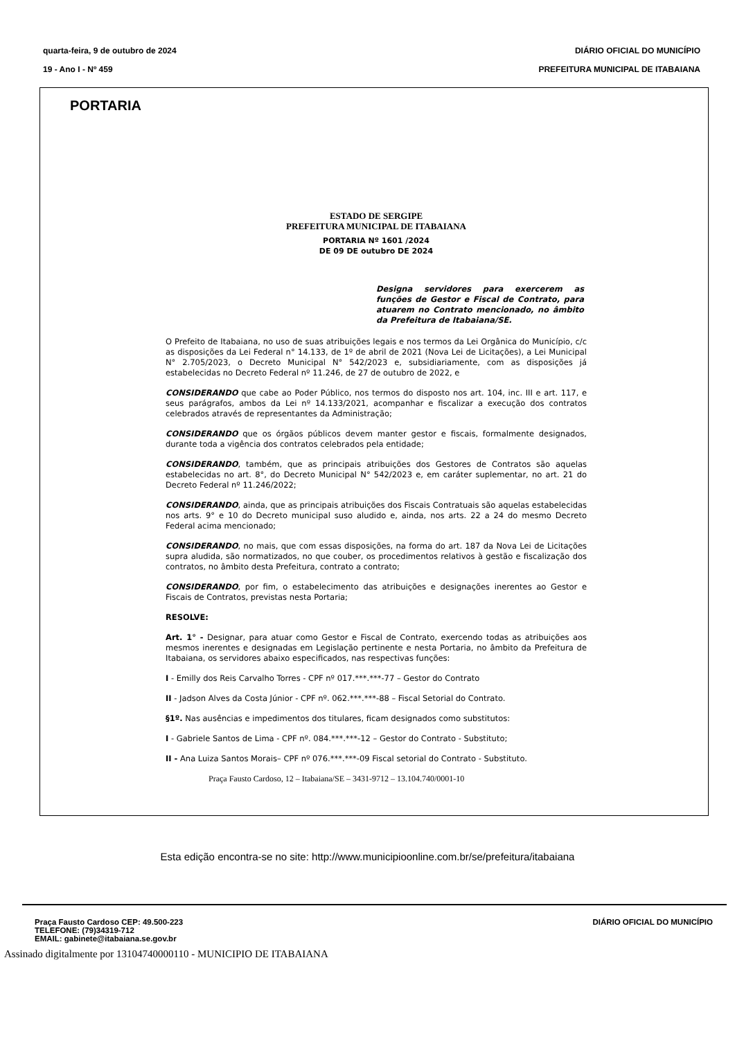quarta-feira, 9 de outubro de 2024
19 - Ano I - Nº 459
DIÁRIO OFICIAL DO MUNICÍPIO
PREFEITURA MUNICIPAL DE ITABAIANA
PORTARIA
ESTADO DE SERGIPE
PREFEITURA MUNICIPAL DE ITABAIANA
PORTARIA Nº 1601 /2024
DE 09 DE outubro DE 2024
Designa servidores para exercerem as funções de Gestor e Fiscal de Contrato, para atuarem no Contrato mencionado, no âmbito da Prefeitura de Itabaiana/SE.
O Prefeito de Itabaiana, no uso de suas atribuições legais e nos termos da Lei Orgânica do Município, c/c as disposições da Lei Federal n° 14.133, de 1º de abril de 2021 (Nova Lei de Licitações), a Lei Municipal N° 2.705/2023, o Decreto Municipal N° 542/2023 e, subsidiariamente, com as disposições já estabelecidas no Decreto Federal nº 11.246, de 27 de outubro de 2022, e
CONSIDERANDO que cabe ao Poder Público, nos termos do disposto nos art. 104, inc. III e art. 117, e seus parágrafos, ambos da Lei nº 14.133/2021, acompanhar e fiscalizar a execução dos contratos celebrados através de representantes da Administração;
CONSIDERANDO que os órgãos públicos devem manter gestor e fiscais, formalmente designados, durante toda a vigência dos contratos celebrados pela entidade;
CONSIDERANDO, também, que as principais atribuições dos Gestores de Contratos são aquelas estabelecidas no art. 8°, do Decreto Municipal N° 542/2023 e, em caráter suplementar, no art. 21 do Decreto Federal nº 11.246/2022;
CONSIDERANDO, ainda, que as principais atribuições dos Fiscais Contratuais são aquelas estabelecidas nos arts. 9° e 10 do Decreto municipal suso aludido e, ainda, nos arts. 22 a 24 do mesmo Decreto Federal acima mencionado;
CONSIDERANDO, no mais, que com essas disposições, na forma do art. 187 da Nova Lei de Licitações supra aludida, são normatizados, no que couber, os procedimentos relativos à gestão e fiscalização dos contratos, no âmbito desta Prefeitura, contrato a contrato;
CONSIDERANDO, por fim, o estabelecimento das atribuições e designações inerentes ao Gestor e Fiscais de Contratos, previstas nesta Portaria;
RESOLVE:
Art. 1° - Designar, para atuar como Gestor e Fiscal de Contrato, exercendo todas as atribuições aos mesmos inerentes e designadas em Legislação pertinente e nesta Portaria, no âmbito da Prefeitura de Itabaiana, os servidores abaixo especificados, nas respectivas funções:
I - Emilly dos Reis Carvalho Torres - CPF nº 017.***.***-77 – Gestor do Contrato
II - Jadson Alves da Costa Júnior - CPF nº. 062.***.***-88 – Fiscal Setorial do Contrato.
§1º. Nas ausências e impedimentos dos titulares, ficam designados como substitutos:
I - Gabriele Santos de Lima - CPF nº. 084.***.***-12 – Gestor do Contrato - Substituto;
II - Ana Luiza Santos Morais– CPF nº 076.***.***-09 Fiscal setorial do Contrato - Substituto.
Praça Fausto Cardoso, 12 – Itabaiana/SE – 3431-9712 – 13.104.740/0001-10
Esta edição encontra-se no site: http://www.municipioonline.com.br/se/prefeitura/itabaiana
Praça Fausto Cardoso CEP: 49.500-223
TELEFONE: (79)34319-712
EMAIL: gabinete@itabaiana.se.gov.br
DIÁRIO OFICIAL DO MUNICÍPIO
Assinado digitalmente por 13104740000110 - MUNICIPIO DE ITABAIANA